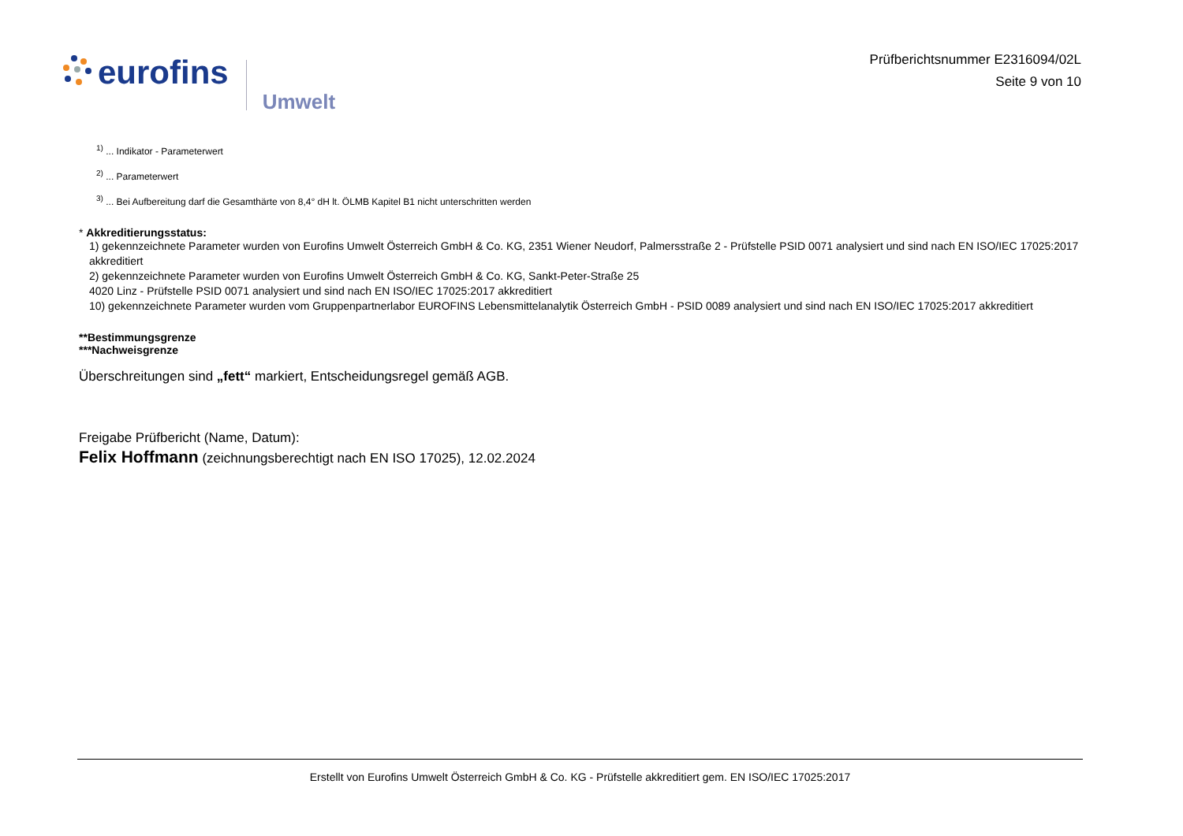eurofins
Umwelt
Prüfberichtsnummer E2316094/02L
Seite 9 von 10
<sup>1)</sup> ... Indikator - Parameterwert
<sup>2)</sup> ... Parameterwert
<sup>3)</sup> ... Bei Aufbereitung darf die Gesamthärte von 8,4° dH lt. ÖLMB Kapitel B1 nicht unterschritten werden
* Akkreditierungsstatus:
1) gekennzeichnete Parameter wurden von Eurofins Umwelt Österreich GmbH & Co. KG, 2351 Wiener Neudorf, Palmersstraße 2 - Prüfstelle PSID 0071 analysiert und sind nach EN ISO/IEC 17025:2017 akkreditiert
2) gekennzeichnete Parameter wurden von Eurofins Umwelt Österreich GmbH & Co. KG, Sankt-Peter-Straße 25
4020 Linz - Prüfstelle PSID 0071 analysiert und sind nach EN ISO/IEC 17025:2017 akkreditiert
10) gekennzeichnete Parameter wurden vom Gruppenpartnerlabor EUROFINS Lebensmittelanalytik Österreich GmbH - PSID 0089 analysiert und sind nach EN ISO/IEC 17025:2017 akkreditiert
**Bestimmungsgrenze
***Nachweisgrenze
Überschreitungen sind „fett“ markiert, Entscheidungsregel gemäß AGB.
Freigabe Prüfbericht (Name, Datum):
Felix Hoffmann (zeichnungsberechtigt nach EN ISO 17025), 12.02.2024
Erstellt von Eurofins Umwelt Österreich GmbH & Co. KG - Prüfstelle akkreditiert gem. EN ISO/IEC 17025:2017